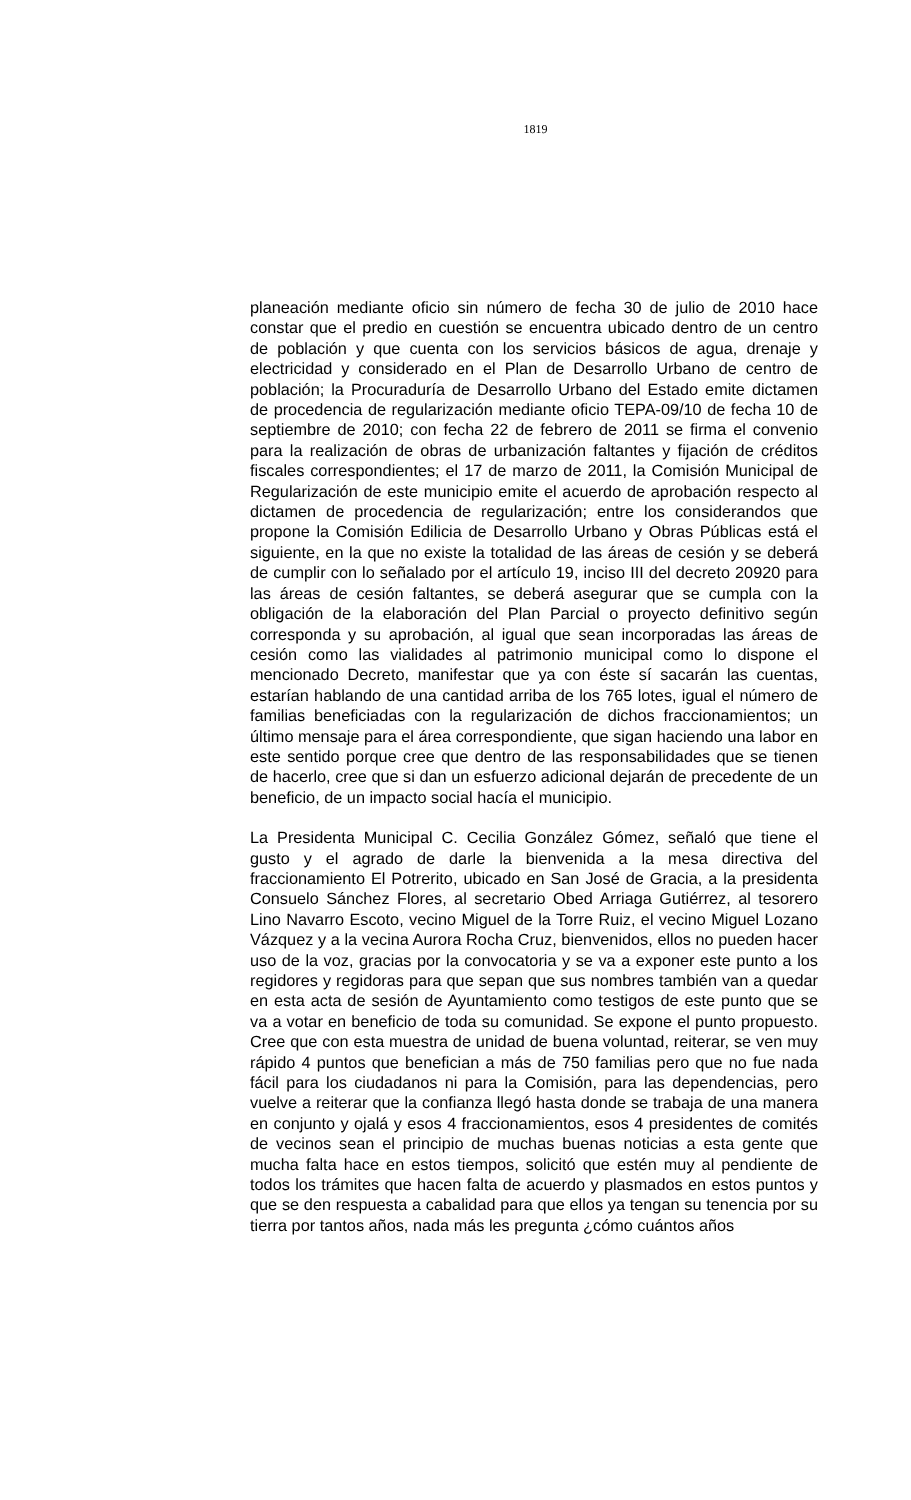1819
planeación mediante oficio sin número de fecha 30 de julio de 2010 hace constar que el predio en cuestión se encuentra ubicado dentro de un centro de población y que cuenta con los servicios básicos de agua, drenaje y electricidad y considerado en el Plan de Desarrollo Urbano de centro de población; la Procuraduría de Desarrollo Urbano del Estado emite dictamen de procedencia de regularización mediante oficio TEPA-09/10 de fecha 10 de septiembre de 2010; con fecha 22 de febrero de 2011 se firma el convenio para la realización de obras de urbanización faltantes y fijación de créditos fiscales correspondientes; el 17 de marzo de 2011, la Comisión Municipal de Regularización de este municipio emite el acuerdo de aprobación respecto al dictamen de procedencia de regularización; entre los considerandos que propone la Comisión Edilicia de Desarrollo Urbano y Obras Públicas está el siguiente, en la que no existe la totalidad de las áreas de cesión y se deberá de cumplir con lo señalado por el artículo 19, inciso III del decreto 20920 para las áreas de cesión faltantes, se deberá asegurar que se cumpla con la obligación de la elaboración del Plan Parcial o proyecto definitivo según corresponda y su aprobación, al igual que sean incorporadas las áreas de cesión como las vialidades al patrimonio municipal como lo dispone el mencionado Decreto, manifestar que ya con éste sí sacarán las cuentas, estarían hablando de una cantidad arriba de los 765 lotes, igual el número de familias beneficiadas con la regularización de dichos fraccionamientos; un último mensaje para el área correspondiente, que sigan haciendo una labor en este sentido porque cree que dentro de las responsabilidades que se tienen de hacerlo, cree que si dan un esfuerzo adicional dejarán de precedente de un beneficio, de un impacto social hacía el municipio.
La Presidenta Municipal C. Cecilia González Gómez, señaló que tiene el gusto y el agrado de darle la bienvenida a la mesa directiva del fraccionamiento El Potrerito, ubicado en San José de Gracia, a la presidenta Consuelo Sánchez Flores, al secretario Obed Arriaga Gutiérrez, al tesorero Lino Navarro Escoto, vecino Miguel de la Torre Ruiz, el vecino Miguel Lozano Vázquez y a la vecina Aurora Rocha Cruz, bienvenidos, ellos no pueden hacer uso de la voz, gracias por la convocatoria y se va a exponer este punto a los regidores y regidoras para que sepan que sus nombres también van a quedar en esta acta de sesión de Ayuntamiento como testigos de este punto que se va a votar en beneficio de toda su comunidad. Se expone el punto propuesto. Cree que con esta muestra de unidad de buena voluntad, reiterar, se ven muy rápido 4 puntos que benefician a más de 750 familias pero que no fue nada fácil para los ciudadanos ni para la Comisión, para las dependencias, pero vuelve a reiterar que la confianza llegó hasta donde se trabaja de una manera en conjunto y ojalá y esos 4 fraccionamientos, esos 4 presidentes de comités de vecinos sean el principio de muchas buenas noticias a esta gente que mucha falta hace en estos tiempos, solicitó que estén muy al pendiente de todos los trámites que hacen falta de acuerdo y plasmados en estos puntos y que se den respuesta a cabalidad para que ellos ya tengan su tenencia por su tierra por tantos años, nada más les pregunta ¿cómo cuántos años